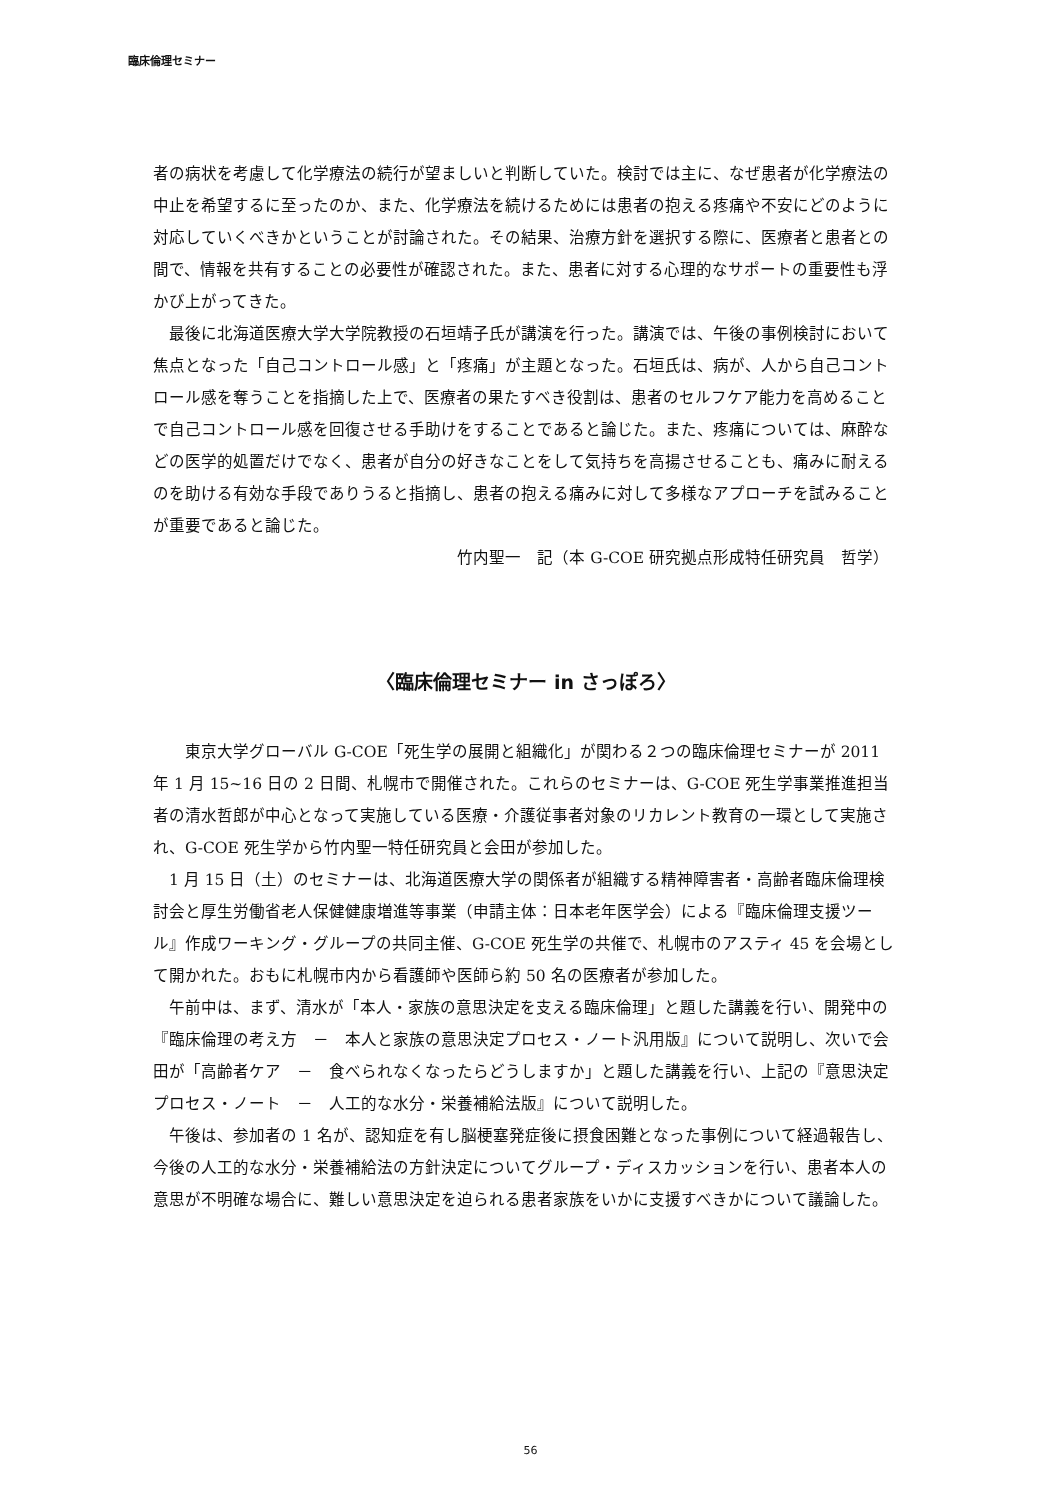臨床倫理セミナー
者の病状を考慮して化学療法の続行が望ましいと判断していた。検討では主に、なぜ患者が化学療法の中止を希望するに至ったのか、また、化学療法を続けるためには患者の抱える疼痛や不安にどのように対応していくべきかということが討論された。その結果、治療方針を選択する際に、医療者と患者との間で、情報を共有することの必要性が確認された。また、患者に対する心理的なサポートの重要性も浮かび上がってきた。
　最後に北海道医療大学大学院教授の石垣靖子氏が講演を行った。講演では、午後の事例検討において焦点となった「自己コントロール感」と「疼痛」が主題となった。石垣氏は、病が、人から自己コントロール感を奪うことを指摘した上で、医療者の果たすべき役割は、患者のセルフケア能力を高めることで自己コントロール感を回復させる手助けをすることであると論じた。また、疼痛については、麻酔などの医学的処置だけでなく、患者が自分の好きなことをして気持ちを高揚させることも、痛みに耐えるのを助ける有効な手段でありうると指摘し、患者の抱える痛みに対して多様なアプローチを試みることが重要であると論じた。
竹内聖一　記（本 G-COE 研究拠点形成特任研究員　哲学）
〈臨床倫理セミナー in さっぽろ〉
　　東京大学グローバル G-COE「死生学の展開と組織化」が関わる２つの臨床倫理セミナーが 2011 年 1 月 15~16 日の 2 日間、札幌市で開催された。これらのセミナーは、G-COE 死生学事業推進担当者の清水哲郎が中心となって実施している医療・介護従事者対象のリカレント教育の一環として実施され、G-COE 死生学から竹内聖一特任研究員と会田が参加した。
　1 月 15 日（土）のセミナーは、北海道医療大学の関係者が組織する精神障害者・高齢者臨床倫理検討会と厚生労働省老人保健健康増進等事業（申請主体：日本老年医学会）による『臨床倫理支援ツール』作成ワーキング・グループの共同主催、G-COE 死生学の共催で、札幌市のアスティ 45 を会場として開かれた。おもに札幌市内から看護師や医師ら約 50 名の医療者が参加した。
　午前中は、まず、清水が「本人・家族の意思決定を支える臨床倫理」と題した講義を行い、開発中の『臨床倫理の考え方　－　本人と家族の意思決定プロセス・ノート汎用版』について説明し、次いで会田が「高齢者ケア　－　食べられなくなったらどうしますか」と題した講義を行い、上記の『意思決定プロセス・ノート　－　人工的な水分・栄養補給法版』について説明した。
　午後は、参加者の 1 名が、認知症を有し脳梗塞発症後に摂食困難となった事例について経過報告し、今後の人工的な水分・栄養補給法の方針決定についてグループ・ディスカッションを行い、患者本人の意思が不明確な場合に、難しい意思決定を迫られる患者家族をいかに支援すべきかについて議論した。
56